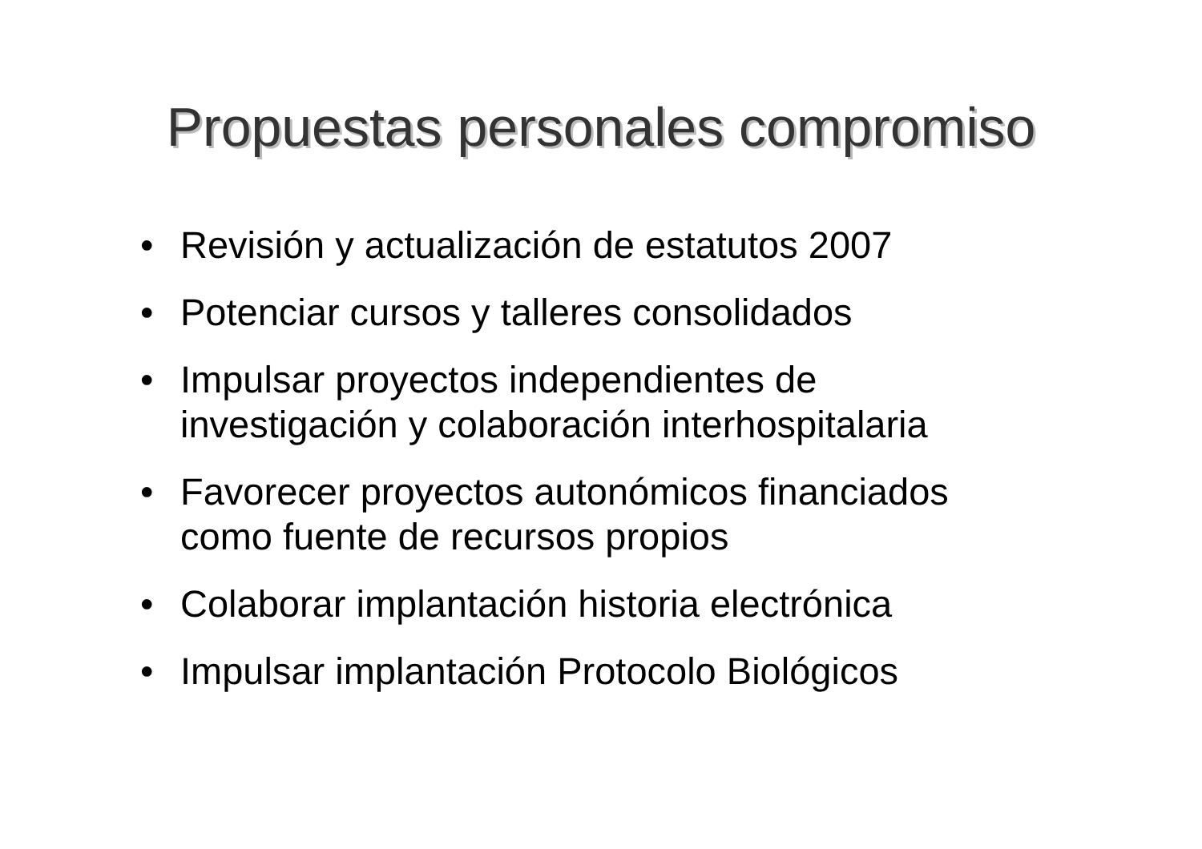Propuestas personales compromiso
• Revisión y actualización de estatutos 2007
• Potenciar cursos y talleres consolidados
• Impulsar proyectos independientes de
investigación y colaboración interhospitalaria
• Favorecer proyectos autonómicos financiados
como fuente de recursos propios
• Colaborar implantación historia electrónica
• Impulsar implantación Protocolo Biológicos